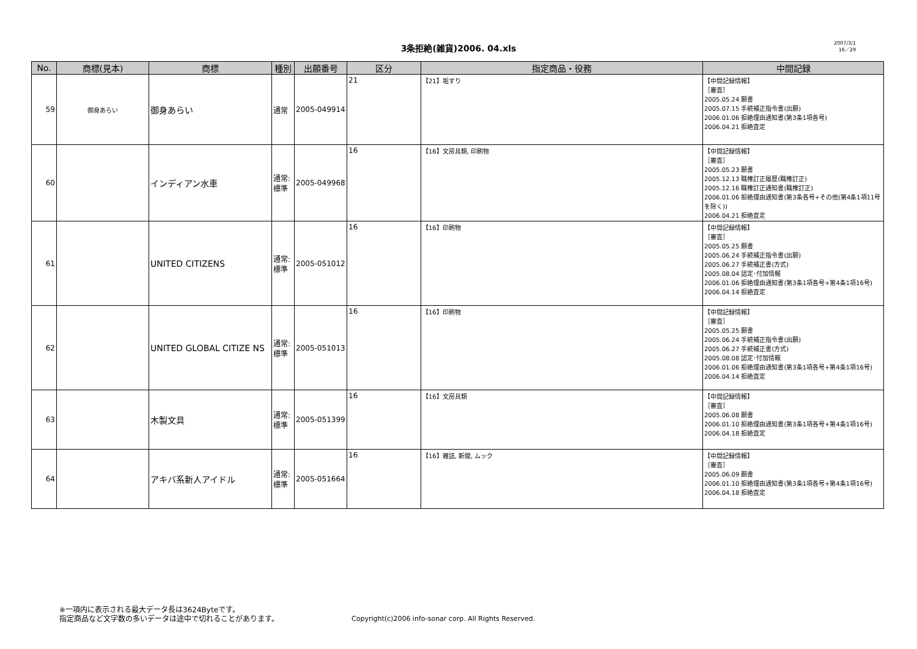3条拒絶(雑貨)2006. 04.xls
2007/3/1
16／29
| No. | 商標(見本) | 商標 | 種別 | 出願番号 | 区分 | 指定商品・役務 | 中間記録 |
| --- | --- | --- | --- | --- | --- | --- | --- |
| 59 | 御身あらい | 御身あらい | 通常 | 2005-049914 | 21 | 【21】垢すり | 【中間記録情報】 ［審査］ 2005.05.24 願書 2005.07.15 手続補正指令書(出願) 2006.01.06 拒絶理由通知書(第3条1項各号) 2006.04.21 拒絶査定 |
| 60 | | インディアン水車 | 通常: 標準 | 2005-049968 | 16 | 【16】文房具類, 印刷物 | 【中間記録情報】 ［審査］ 2005.05.23 願書 2005.12.13 職権訂正履歴(職権訂正) 2005.12.16 職権訂正通知書(職権訂正) 2006.01.06 拒絶理由通知書(第3条各号+その他(第4条1項11号を除く)) 2006.04.21 拒絶査定 |
| 61 | | UNITED CITIZENS | 通常: 標準 | 2005-051012 | 16 | 【16】印刷物 | 【中間記録情報】 ［審査］ 2005.05.25 願書 2005.06.24 手続補正指令書(出願) 2005.06.27 手続補正書(方式) 2005.08.04 認定･付加情報 2006.01.06 拒絶理由通知書(第3条1項各号+第4条1項16号) 2006.04.14 拒絶査定 |
| 62 | | UNITED GLOBAL CITIZE NS | 通常: 標準 | 2005-051013 | 16 | 【16】印刷物 | 【中間記録情報】 ［審査］ 2005.05.25 願書 2005.06.24 手続補正指令書(出願) 2005.06.27 手続補正書(方式) 2005.08.08 認定･付加情報 2006.01.06 拒絶理由通知書(第3条1項各号+第4条1項16号) 2006.04.14 拒絶査定 |
| 63 | | 木製文具 | 通常: 標準 | 2005-051399 | 16 | 【16】文房具類 | 【中間記録情報】 ［審査］ 2005.06.08 願書 2006.01.10 拒絶理由通知書(第3条1項各号+第4条1項16号) 2006.04.18 拒絶査定 |
| 64 | | アキバ系新人アイドル | 通常: 標準 | 2005-051664 | 16 | 【16】雑誌, 新聞, ムック | 【中間記録情報】 ［審査］ 2005.06.09 願書 2006.01.10 拒絶理由通知書(第3条1項各号+第4条1項16号) 2006.04.18 拒絶査定 |
※一項内に表示される最大データ長は3624Byteです。
指定商品など文字数の多いデータは途中で切れることがあります。
Copyright(c)2006 info-sonar corp. All Rights Reserved.